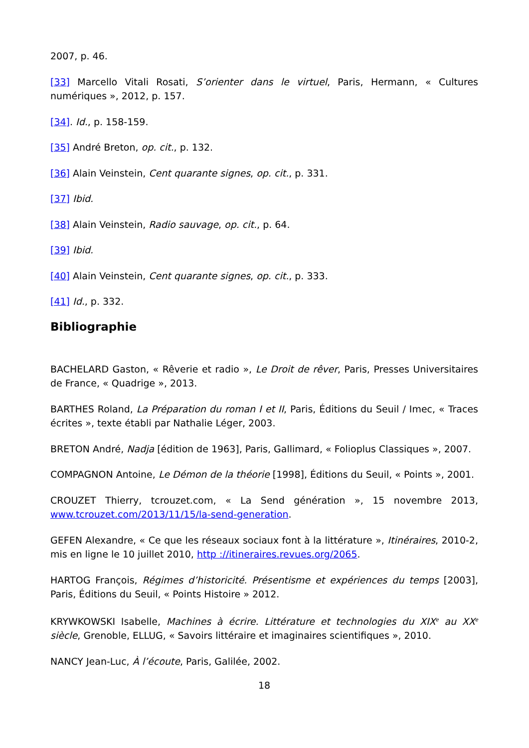2007, p. 46.
[33] Marcello Vitali Rosati, S’orienter dans le virtuel, Paris, Hermann, « Cultures numériques », 2012, p. 157.
[34]. Id., p. 158-159.
[35] André Breton, op. cit., p. 132.
[36] Alain Veinstein, Cent quarante signes, op. cit., p. 331.
[37] Ibid.
[38] Alain Veinstein, Radio sauvage, op. cit., p. 64.
[39] Ibid.
[40] Alain Veinstein, Cent quarante signes, op. cit., p. 333.
[41] Id., p. 332.
Bibliographie
BACHELARD Gaston, « Rêverie et radio », Le Droit de rêver, Paris, Presses Universitaires de France, « Quadrige », 2013.
BARTHES Roland, La Préparation du roman I et II, Paris, Éditions du Seuil / Imec, « Traces écrites », texte établi par Nathalie Léger, 2003.
BRETON André, Nadja [édition de 1963], Paris, Gallimard, « Folioplus Classiques », 2007.
COMPAGNON Antoine, Le Démon de la théorie [1998], Éditions du Seuil, « Points », 2001.
CROUZET Thierry, tcrouzet.com, « La Send génération », 15 novembre 2013, www.tcrouzet.com/2013/11/15/la-send-generation.
GEFEN Alexandre, « Ce que les réseaux sociaux font à la littérature », Itinéraires, 2010-2, mis en ligne le 10 juillet 2010, http ://itineraires.revues.org/2065.
HARTOG François, Régimes d’historicité. Présentisme et expériences du temps [2003], Paris, Éditions du Seuil, « Points Histoire » 2012.
KRYWKOWSKI Isabelle, Machines à écrire. Littérature et technologies du XIX<sup>e</sup> au XX<sup>e</sup> siècle, Grenoble, ELLUG, « Savoirs littéraire et imaginaires scientifiques », 2010.
NANCY Jean-Luc, À l’écoute, Paris, Galilée, 2002.
18